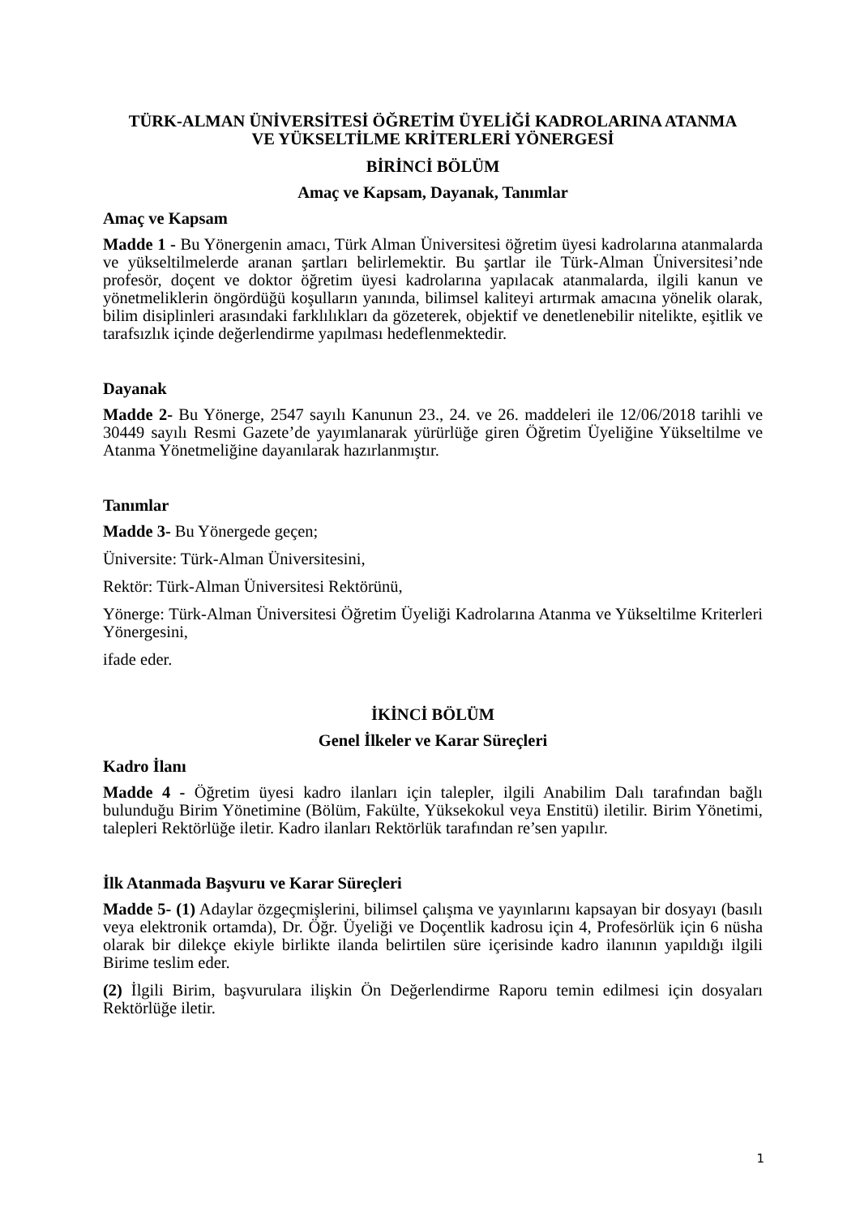TÜRK-ALMAN ÜNİVERSİTESİ ÖĞRETİM ÜYELİĞİ KADROLARINA ATANMA
VE YÜKSELTİLME KRİTERLERİ YÖNERGESİ
BİRİNCİ BÖLÜM
Amaç ve Kapsam, Dayanak, Tanımlar
Amaç ve Kapsam
Madde 1 - Bu Yönergenin amacı, Türk Alman Üniversitesi öğretim üyesi kadrolarına atanmalarda ve yükseltilmelerde aranan şartları belirlemektir. Bu şartlar ile Türk-Alman Üniversitesi’nde profesör, doçent ve doktor öğretim üyesi kadrolarına yapılacak atanmalarda, ilgili kanun ve yönetmeliklerin öngördüğü koşulların yanında, bilimsel kaliteyi artırmak amacına yönelik olarak, bilim disiplinleri arasındaki farklılıkları da gözeterek, objektif ve denetlenebilir nitelikte, eşitlik ve tarafsızlık içinde değerlendirme yapılması hedeflenmektedir.
Dayanak
Madde 2- Bu Yönerge, 2547 sayılı Kanunun 23., 24. ve 26. maddeleri ile 12/06/2018 tarihli ve 30449 sayılı Resmi Gazete’de yayımlanarak yürürlüğe giren Öğretim Üyeliğine Yükseltilme ve Atanma Yönetmeliğine dayanılarak hazırlanmıştır.
Tanımlar
Madde 3- Bu Yönergede geçen;
Üniversite: Türk-Alman Üniversitesini,
Rektör: Türk-Alman Üniversitesi Rektörünü,
Yönerge: Türk-Alman Üniversitesi Öğretim Üyeliği Kadrolarına Atanma ve Yükseltilme Kriterleri Yönergesini,
ifade eder.
İKİNCİ BÖLÜM
Genel İlkeler ve Karar Süreçleri
Kadro İlanı
Madde 4 - Öğretim üyesi kadro ilanları için talepler, ilgili Anabilim Dalı tarafından bağlı bulunduğu Birim Yönetimine (Bölüm, Fakülte, Yüksekokul veya Enstitü) iletilir. Birim Yönetimi, talepleri Rektörlüğe iletir. Kadro ilanları Rektörlük tarafından re’sen yapılır.
İlk Atanmada Başvuru ve Karar Süreçleri
Madde 5- (1) Adaylar özgeçmişlerini, bilimsel çalışma ve yayınlarını kapsayan bir dosyayı (basılı veya elektronik ortamda), Dr. Öğr. Üyeliği ve Doçentlik kadrosu için 4, Profesörlük için 6 nüsha olarak bir dilekçe ekiyle birlikte ilanda belirtilen süre içerisinde kadro ilanının yapıldığı ilgili Birime teslim eder.
(2) İlgili Birim, başvurulara ilişkin Ön Değerlendirme Raporu temin edilmesi için dosyaları Rektörlüğe iletir.
1